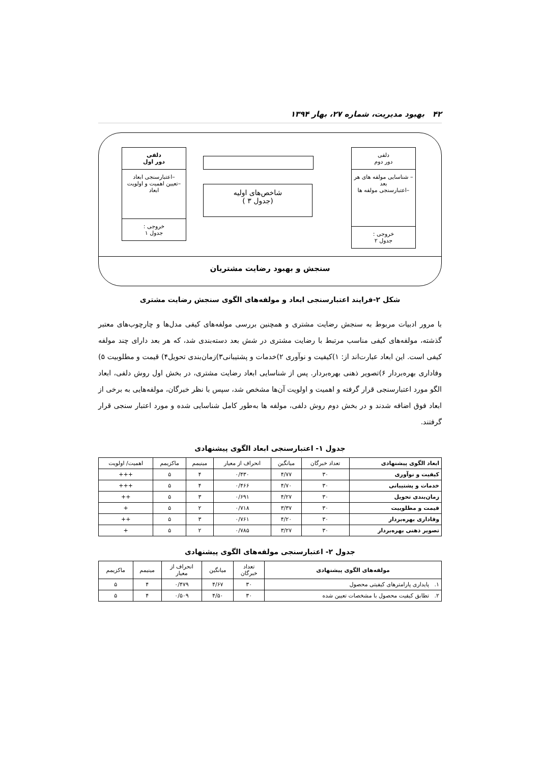۴۲ بهبود مدیریت، شماره ۲۷، بهار ۱۳۹۴
دلفی
دور دوم
– شناسایی مولفه های هر بعد
–اعتبارسنجی مولفه ها
خروجی :
جدول ۲
شاخص‌های اولیه
(جدول ۳ )
دلفی
دور اول
–اعتبارسنجی ابعاد
–تعیین اهمیت و اولویت ابعاد
خروجی :
جدول ۱
سنجش و بهبود رضایت مشتریان
شکل ۲-فرایند اعتبارسنجی ابعاد و مولفه‌های الگوی سنجش رضایت مشتری
با مرور ادبیات مربوط به سنجش رضایت مشتری و همچنین بررسی مولفه‌های کیفی مدل‌ها و چارچوب‌های معتبر گذشته، مولفه‌های کیفی مناسب مرتبط با رضایت مشتری در شش بعد دسته‌بندی شد، که هر بعد دارای چند مولفه کیفی است. این ابعاد عبارت‌اند از: ۱)کیفیت و نوآوری ۲)خدمات و پشتیبانی۳)زمان‌بندی تحویل۴) قیمت و مطلوبیت ۵) وفاداری بهره‌بردار ۶)تصویر ذهنی بهره‌بردار. پس از شناسایی ابعاد رضایت مشتری، در بخش اول روش دلفی، ابعاد الگو مورد اعتبارسنجی قرار گرفته و اهمیت و اولویت آن‌ها مشخص شد، سپس با نظر خبرگان، مولفه‌هایی به برخی از ابعاد فوق اضافه شدند و در بخش دوم روش دلفی، مولفه ها به‌طور کامل شناسایی شده و مورد اعتبار سنجی قرار گرفتند.
جدول ۱- اعتبارسنجی ابعاد الگوی پیشنهادی
| ابعاد الگوی پیشنهادی | تعداد خبرگان | میانگین | انحراف از معیار | مینیمم | ماکزیمم | اهمیت/ اولویت |
| --- | --- | --- | --- | --- | --- | --- |
| کیفیت و نوآوری | ۳۰ | ۴/۷۷ | ۰/۴۳۰ | ۴ | ۵ | +++ |
| خدمات و پشتیبانی | ۳۰ | ۴/۷۰ | ۰/۴۶۶ | ۴ | ۵ | +++ |
| زمان‌بندی تحویل | ۳۰ | ۴/۲۷ | ۰/۶۹۱ | ۳ | ۵ | ++ |
| قیمت و مطلوبیت | ۳۰ | ۳/۳۷ | ۰/۷۱۸ | ۲ | ۵ | + |
| وفاداری بهره‌بردار | ۳۰ | ۴/۲۰ | ۰/۷۶۱ | ۳ | ۵ | ++ |
| تصویر ذهنی بهره‌بردار | ۳۰ | ۳/۲۷ | ۰/۷۸۵ | ۲ | ۵ | + |
جدول ۲- اعتبارسنجی مولفه‌های الگوی پیشنهادی
| مولفه‌های الگوی پیشنهادی | تعداد خبرگان | میانگین | انحراف از معیار | مینیمم | ماکزیمم |
| --- | --- | --- | --- | --- | --- |
| ۱. پایداری پارامترهای کیفیتی محصول | ۳۰ | ۴/۶۷ | ۰/۴۷۹ | ۴ | ۵ |
| ۲. تطابق کیفیت محصول با مشخصات تعیین شده | ۳۰ | ۴/۵۰ | ۰/۵۰۹ | ۴ | ۵ |